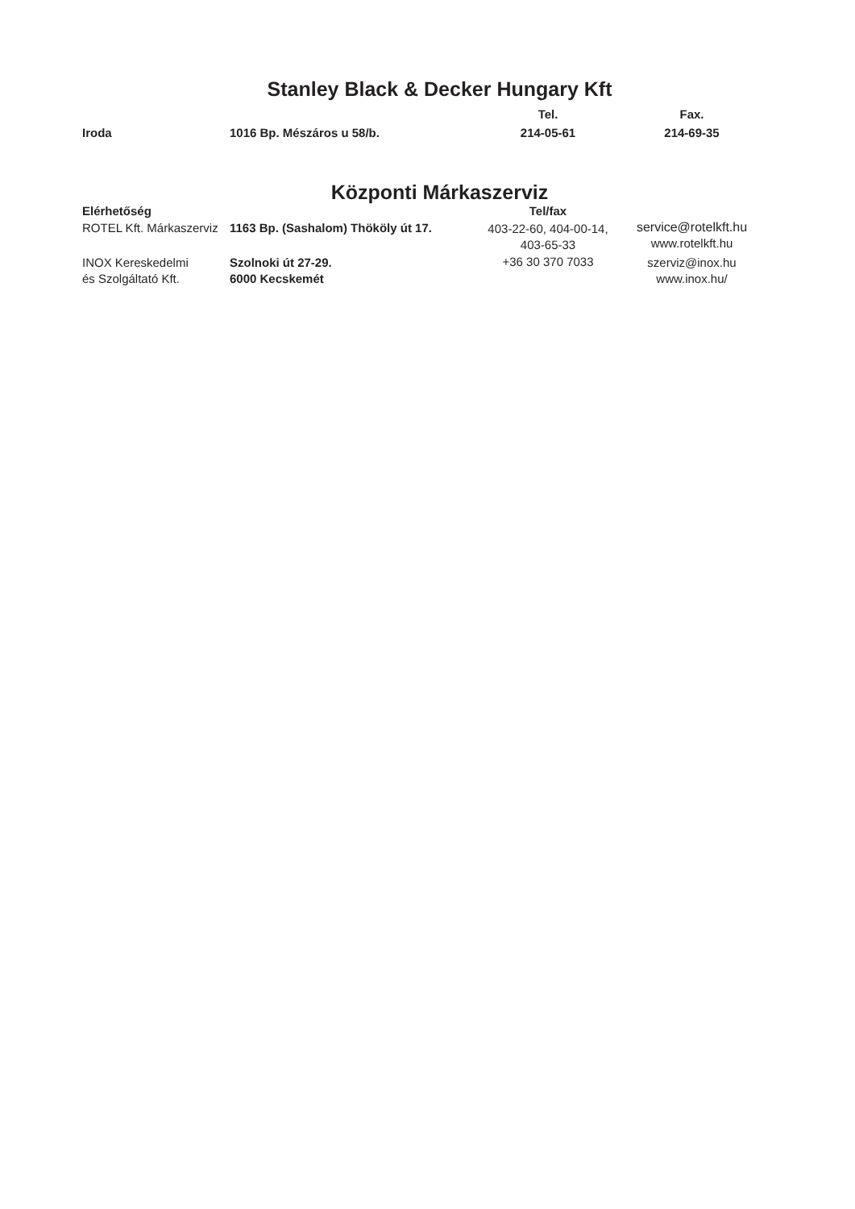Stanley Black & Decker Hungary Kft
| | | Tel. | Fax. |
| --- | --- | --- | --- |
| Iroda | 1016 Bp. Mészáros u 58/b. | 214-05-61 | 214-69-35 |
Központi Márkaszerviz
| Elérhetőség | | Tel/fax | |
| --- | --- | --- | --- |
| ROTEL Kft. Márkaszerviz | 1163 Bp. (Sashalom) Thököly út 17. | 403-22-60, 404-00-14, 403-65-33 | service@rotelkft.hu www.rotelkft.hu |
| INOX Kereskedelmi és Szolgáltató Kft. | Szolnoki út 27-29. 6000 Kecskemét | +36 30 370 7033 | szerviz@inox.hu www.inox.hu/ |